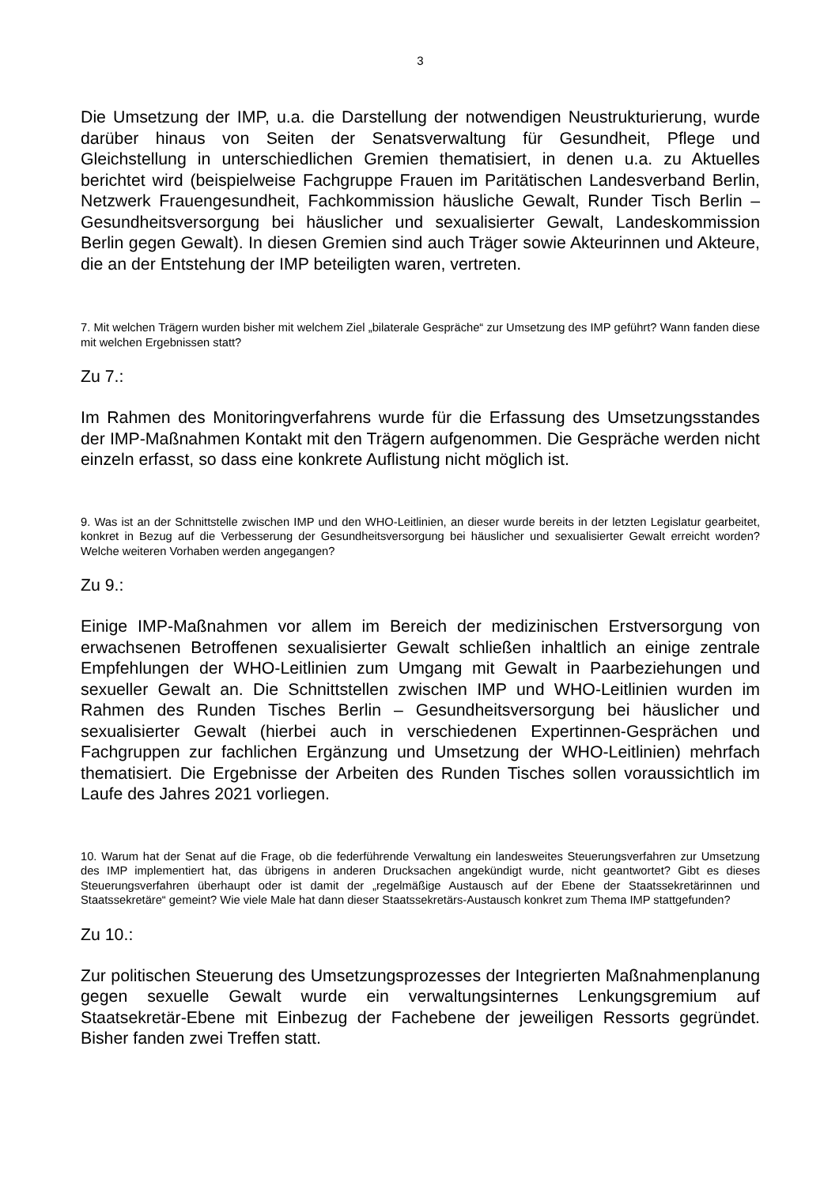3
Die Umsetzung der IMP, u.a. die Darstellung der notwendigen Neustrukturierung, wurde darüber hinaus von Seiten der Senatsverwaltung für Gesundheit, Pflege und Gleichstellung in unterschiedlichen Gremien thematisiert, in denen u.a. zu Aktuelles berichtet wird (beispielweise Fachgruppe Frauen im Paritätischen Landesverband Berlin, Netzwerk Frauengesundheit, Fachkommission häusliche Gewalt, Runder Tisch Berlin – Gesundheitsversorgung bei häuslicher und sexualisierter Gewalt, Landeskommission Berlin gegen Gewalt). In diesen Gremien sind auch Träger sowie Akteurinnen und Akteure, die an der Entstehung der IMP beteiligten waren, vertreten.
7. Mit welchen Trägern wurden bisher mit welchem Ziel „bilaterale Gespräche“ zur Umsetzung des IMP geführt? Wann fanden diese mit welchen Ergebnissen statt?
Zu 7.:
Im Rahmen des Monitoringverfahrens wurde für die Erfassung des Umsetzungsstandes der IMP-Maßnahmen Kontakt mit den Trägern aufgenommen. Die Gespräche werden nicht einzeln erfasst, so dass eine konkrete Auflistung nicht möglich ist.
9. Was ist an der Schnittstelle zwischen IMP und den WHO-Leitlinien, an dieser wurde bereits in der letzten Legislatur gearbeitet, konkret in Bezug auf die Verbesserung der Gesundheitsversorgung bei häuslicher und sexualisierter Gewalt erreicht worden? Welche weiteren Vorhaben werden angegangen?
Zu 9.:
Einige IMP-Maßnahmen vor allem im Bereich der medizinischen Erstversorgung von erwachsenen Betroffenen sexualisierter Gewalt schließen inhaltlich an einige zentrale Empfehlungen der WHO-Leitlinien zum Umgang mit Gewalt in Paarbeziehungen und sexueller Gewalt an. Die Schnittstellen zwischen IMP und WHO-Leitlinien wurden im Rahmen des Runden Tisches Berlin – Gesundheitsversorgung bei häuslicher und sexualisierter Gewalt (hierbei auch in verschiedenen Expertinnen-Gesprächen und Fachgruppen zur fachlichen Ergänzung und Umsetzung der WHO-Leitlinien) mehrfach thematisiert. Die Ergebnisse der Arbeiten des Runden Tisches sollen voraussichtlich im Laufe des Jahres 2021 vorliegen.
10. Warum hat der Senat auf die Frage, ob die federführende Verwaltung ein landesweites Steuerungsverfahren zur Umsetzung des IMP implementiert hat, das übrigens in anderen Drucksachen angekündigt wurde, nicht geantwortet? Gibt es dieses Steuerungsverfahren überhaupt oder ist damit der „regelmäßige Austausch auf der Ebene der Staatssekretärinnen und Staatssekretäre“ gemeint? Wie viele Male hat dann dieser Staatssekretärs-Austausch konkret zum Thema IMP stattgefunden?
Zu 10.:
Zur politischen Steuerung des Umsetzungsprozesses der Integrierten Maßnahmenplanung gegen sexuelle Gewalt wurde ein verwaltungsinternes Lenkungsgremium auf Staatsekretär-Ebene mit Einbezug der Fachebene der jeweiligen Ressorts gegründet. Bisher fanden zwei Treffen statt.